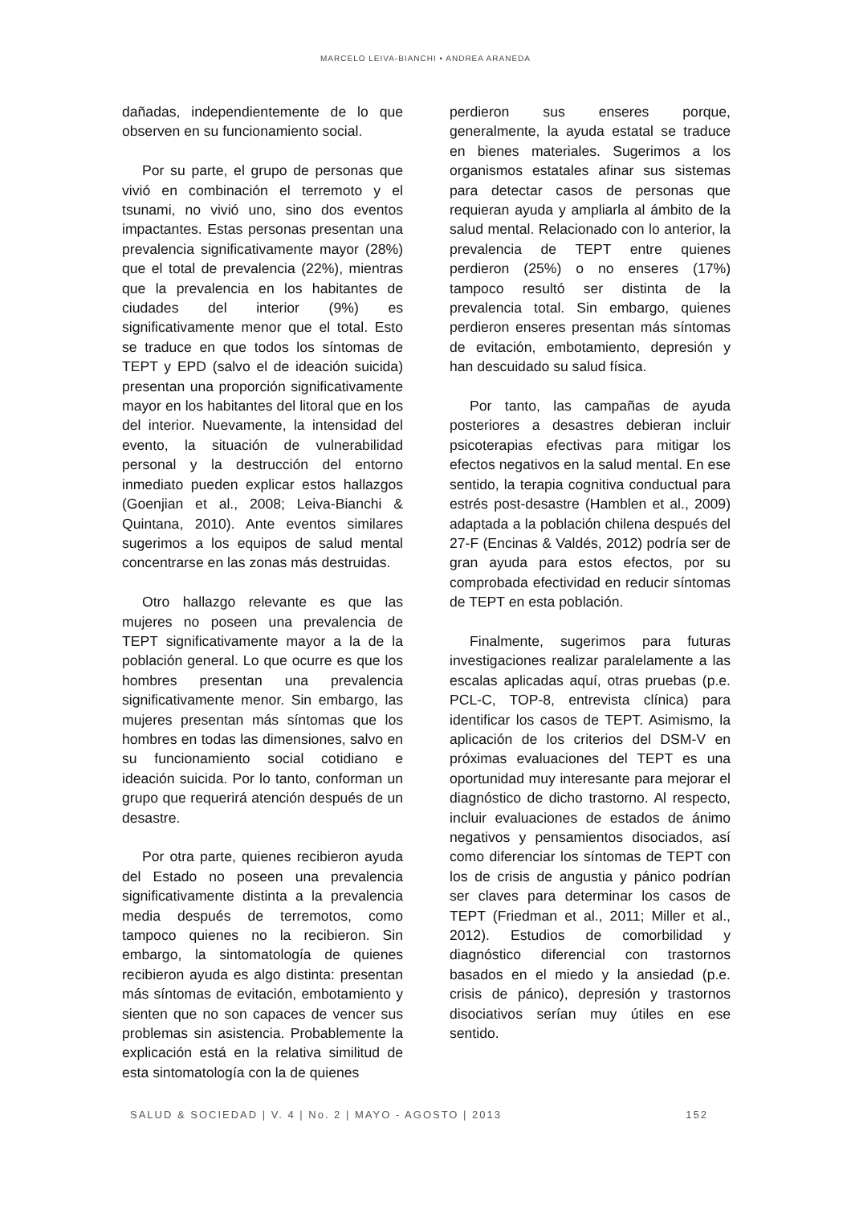MARCELO LEIVA-BIANCHI • ANDREA ARANEDA
dañadas, independientemente de lo que observen en su funcionamiento social.
Por su parte, el grupo de personas que vivió en combinación el terremoto y el tsunami, no vivió uno, sino dos eventos impactantes. Estas personas presentan una prevalencia significativamente mayor (28%) que el total de prevalencia (22%), mientras que la prevalencia en los habitantes de ciudades del interior (9%) es significativamente menor que el total. Esto se traduce en que todos los síntomas de TEPT y EPD (salvo el de ideación suicida) presentan una proporción significativamente mayor en los habitantes del litoral que en los del interior. Nuevamente, la intensidad del evento, la situación de vulnerabilidad personal y la destrucción del entorno inmediato pueden explicar estos hallazgos (Goenjian et al., 2008; Leiva-Bianchi & Quintana, 2010). Ante eventos similares sugerimos a los equipos de salud mental concentrarse en las zonas más destruidas.
Otro hallazgo relevante es que las mujeres no poseen una prevalencia de TEPT significativamente mayor a la de la población general. Lo que ocurre es que los hombres presentan una prevalencia significativamente menor. Sin embargo, las mujeres presentan más síntomas que los hombres en todas las dimensiones, salvo en su funcionamiento social cotidiano e ideación suicida. Por lo tanto, conforman un grupo que requerirá atención después de un desastre.
Por otra parte, quienes recibieron ayuda del Estado no poseen una prevalencia significativamente distinta a la prevalencia media después de terremotos, como tampoco quienes no la recibieron. Sin embargo, la sintomatología de quienes recibieron ayuda es algo distinta: presentan más síntomas de evitación, embotamiento y sienten que no son capaces de vencer sus problemas sin asistencia. Probablemente la explicación está en la relativa similitud de esta sintomatología con la de quienes
perdieron sus enseres porque, generalmente, la ayuda estatal se traduce en bienes materiales. Sugerimos a los organismos estatales afinar sus sistemas para detectar casos de personas que requieran ayuda y ampliarla al ámbito de la salud mental. Relacionado con lo anterior, la prevalencia de TEPT entre quienes perdieron (25%) o no enseres (17%) tampoco resultó ser distinta de la prevalencia total. Sin embargo, quienes perdieron enseres presentan más síntomas de evitación, embotamiento, depresión y han descuidado su salud física.
Por tanto, las campañas de ayuda posteriores a desastres debieran incluir psicoterapias efectivas para mitigar los efectos negativos en la salud mental. En ese sentido, la terapia cognitiva conductual para estrés post-desastre (Hamblen et al., 2009) adaptada a la población chilena después del 27-F (Encinas & Valdés, 2012) podría ser de gran ayuda para estos efectos, por su comprobada efectividad en reducir síntomas de TEPT en esta población.
Finalmente, sugerimos para futuras investigaciones realizar paralelamente a las escalas aplicadas aquí, otras pruebas (p.e. PCL-C, TOP-8, entrevista clínica) para identificar los casos de TEPT. Asimismo, la aplicación de los criterios del DSM-V en próximas evaluaciones del TEPT es una oportunidad muy interesante para mejorar el diagnóstico de dicho trastorno. Al respecto, incluir evaluaciones de estados de ánimo negativos y pensamientos disociados, así como diferenciar los síntomas de TEPT con los de crisis de angustia y pánico podrían ser claves para determinar los casos de TEPT (Friedman et al., 2011; Miller et al., 2012). Estudios de comorbilidad y diagnóstico diferencial con trastornos basados en el miedo y la ansiedad (p.e. crisis de pánico), depresión y trastornos disociativos serían muy útiles en ese sentido.
SALUD & SOCIEDAD | V. 4 | No. 2 | MAYO - AGOSTO | 2013 152